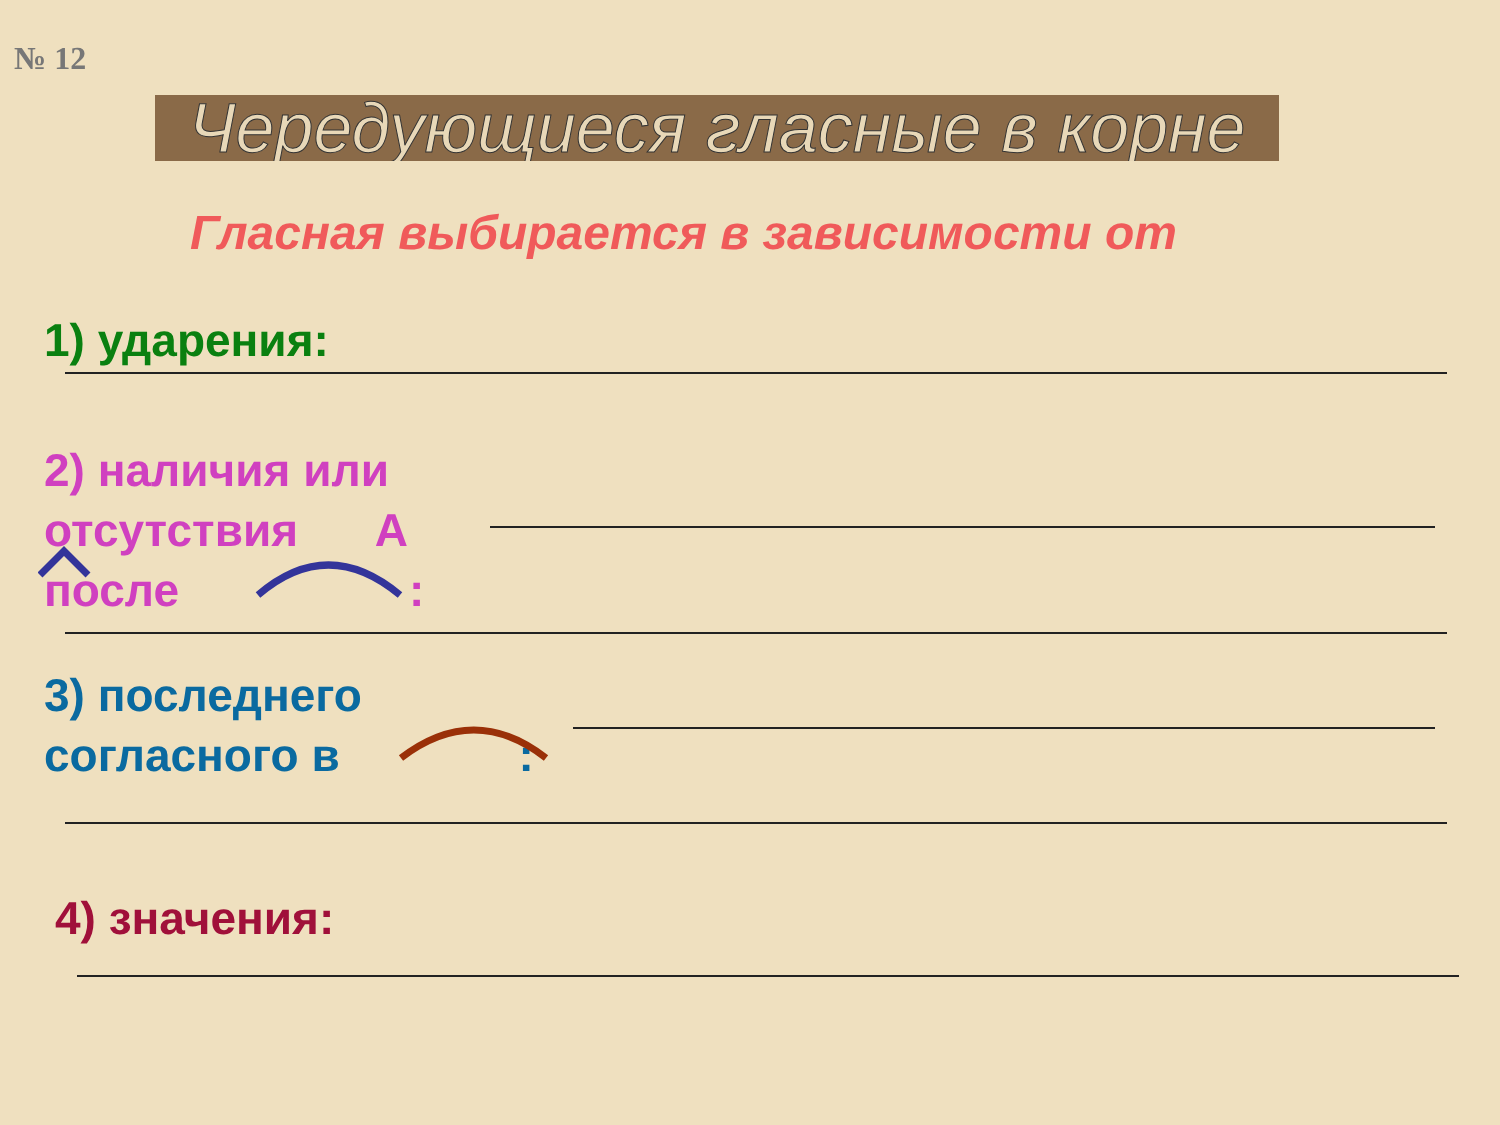№ 12
Чередующиеся гласные в корне
Гласная выбирается в зависимости от
1) ударения:
2) наличия или
отсутствия А
после :
3) последнего
согласного в :
4) значения: